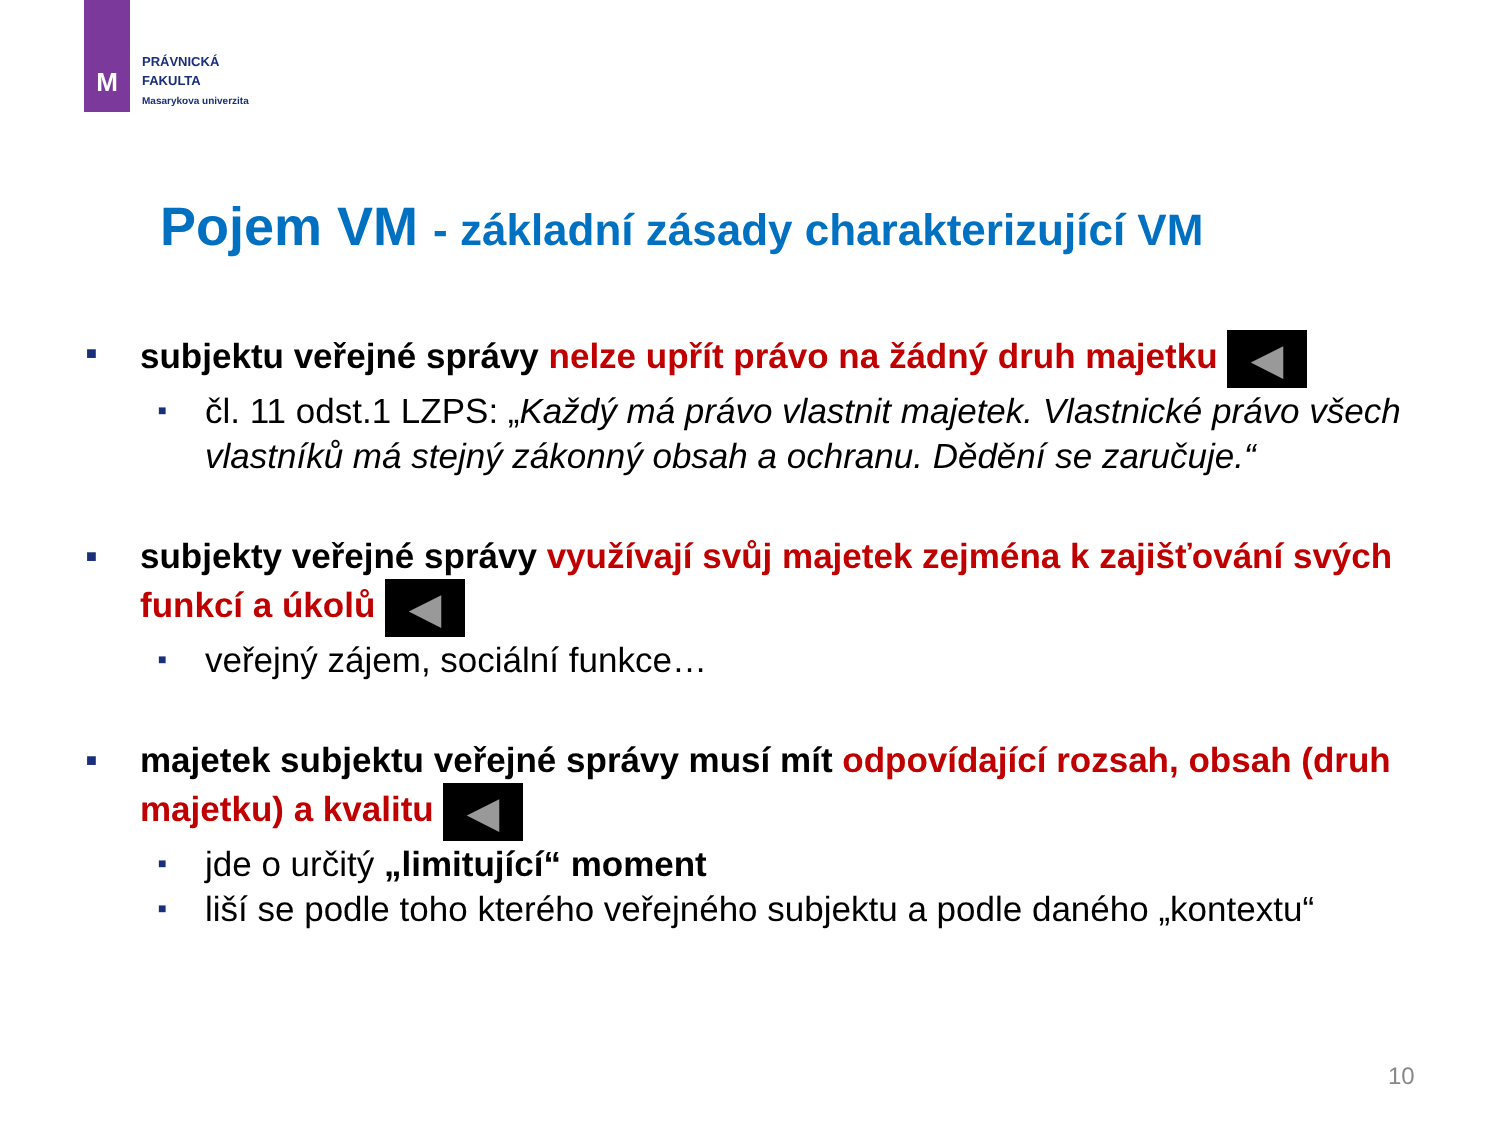M
PRÁVNICKÁ
FAKULTA
Masarykova univerzita
Pojem VM - základní zásady charakterizující VM
■
subjektu veřejné správy nelze upřít právo na žádný druh majetku ◀︎
■
čl. 11 odst.1 LZPS: „Každý má právo vlastnit majetek. Vlastnické právo všech vlastníků má stejný zákonný obsah a ochranu. Dědění se zaručuje.“
■
subjekty veřejné správy využívají svůj majetek zejména k zajišťování svých funkcí a úkolů ◀︎
■
veřejný zájem, sociální funkce…
■
majetek subjektu veřejné správy musí mít odpovídající rozsah, obsah (druh majetku) a kvalitu ◀︎
■
jde o určitý „limitující“ moment
■
liší se podle toho kterého veřejného subjektu a podle daného „kontextu“
10